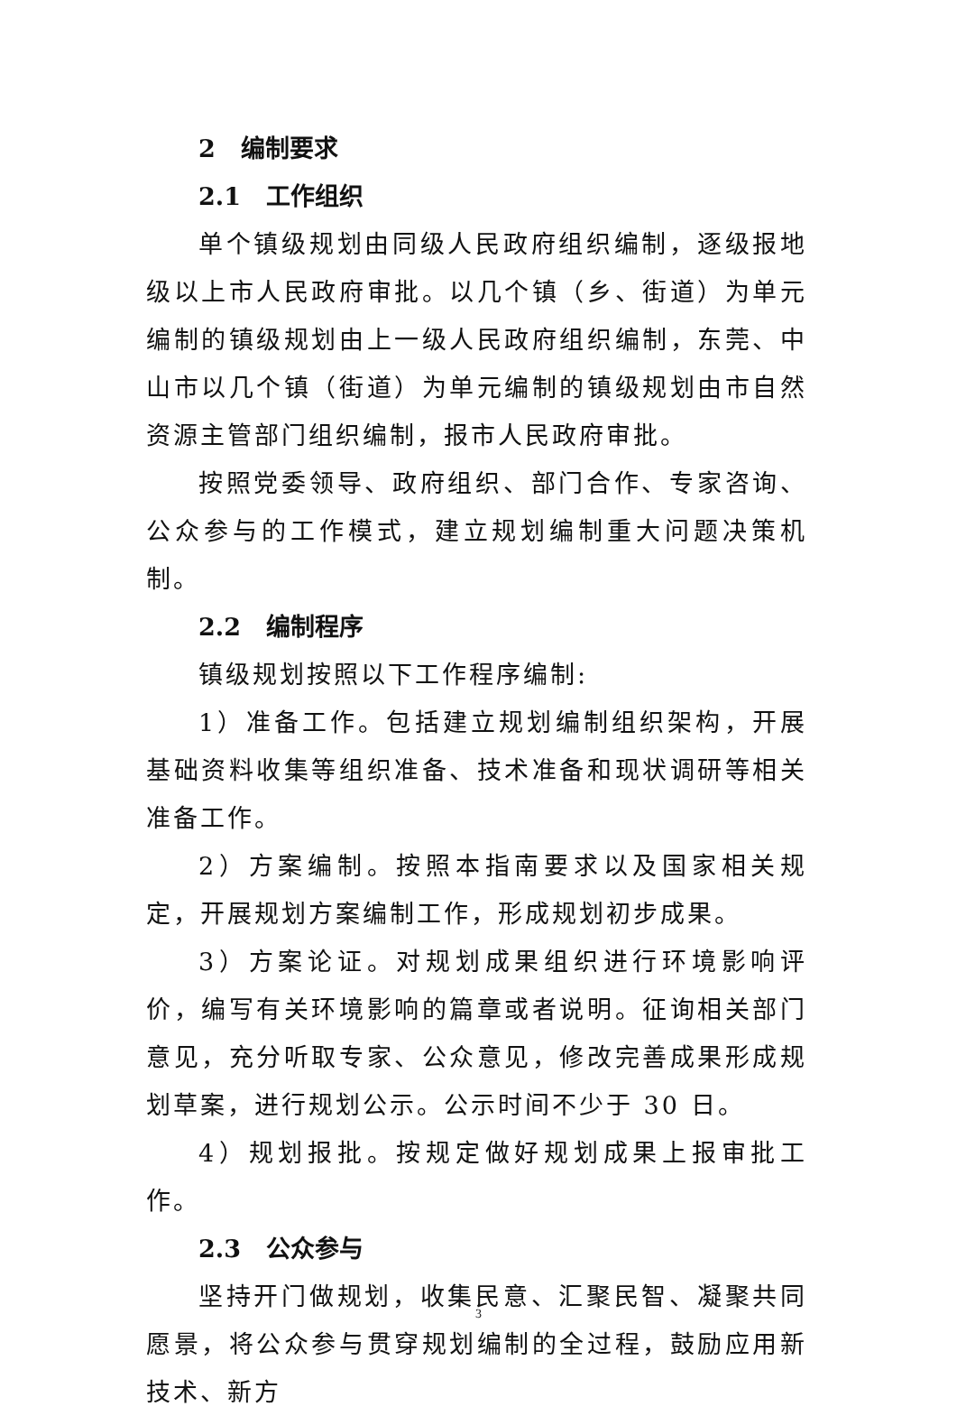2 编制要求
2.1 工作组织
单个镇级规划由同级人民政府组织编制，逐级报地级以上市人民政府审批。以几个镇（乡、街道）为单元编制的镇级规划由上一级人民政府组织编制，东莞、中山市以几个镇（街道）为单元编制的镇级规划由市自然资源主管部门组织编制，报市人民政府审批。
按照党委领导、政府组织、部门合作、专家咨询、公众参与的工作模式，建立规划编制重大问题决策机制。
2.2 编制程序
镇级规划按照以下工作程序编制:
1）准备工作。包括建立规划编制组织架构，开展基础资料收集等组织准备、技术准备和现状调研等相关准备工作。
2）方案编制。按照本指南要求以及国家相关规定，开展规划方案编制工作，形成规划初步成果。
3）方案论证。对规划成果组织进行环境影响评价，编写有关环境影响的篇章或者说明。征询相关部门意见，充分听取专家、公众意见，修改完善成果形成规划草案，进行规划公示。公示时间不少于 30 日。
4）规划报批。按规定做好规划成果上报审批工作。
2.3 公众参与
坚持开门做规划，收集民意、汇聚民智、凝聚共同愿景，将公众参与贯穿规划编制的全过程，鼓励应用新技术、新方
3